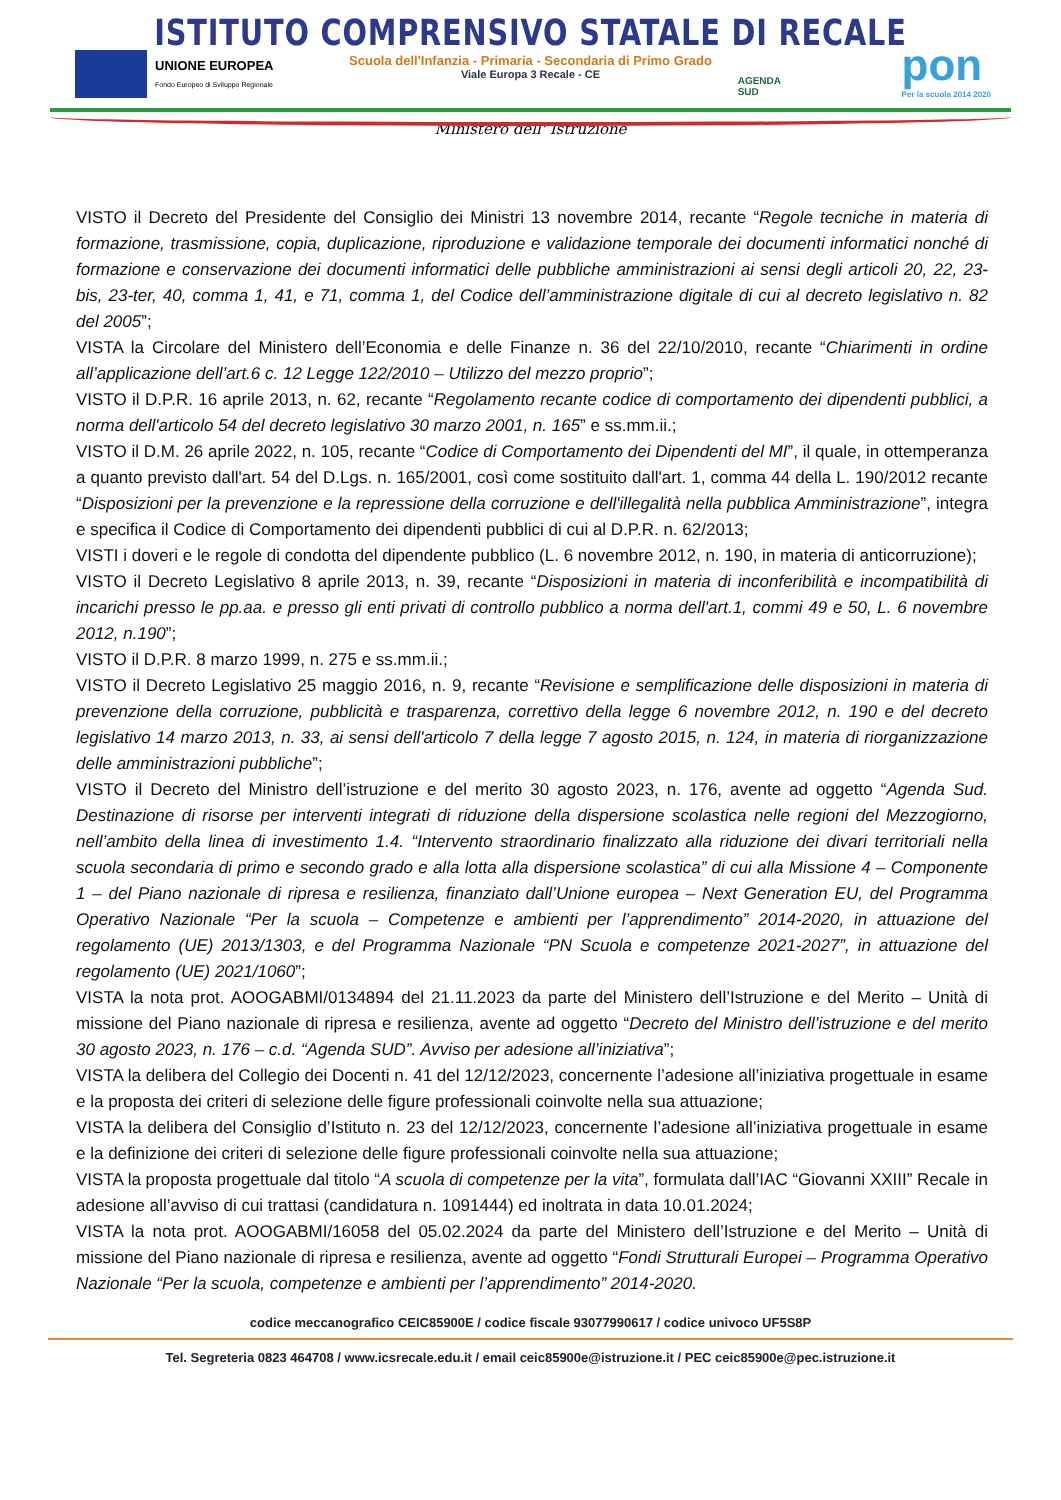ISTITUTO COMPRENSIVO STATALE DI RECALE
Scuola dell'Infanzia - Primaria - Secondaria di Primo Grado
Viale Europa 3 Recale - CE
UNIONE EUROPEA
Fondo Europeo di Sviluppo Regionale
AGENDA
SUD
pon
Per la scuola 2014 2020
Ministero dell' Istruzione
VISTO il Decreto del Presidente del Consiglio dei Ministri 13 novembre 2014, recante “Regole tecniche in materia di formazione, trasmissione, copia, duplicazione, riproduzione e validazione temporale dei documenti informatici nonché di formazione e conservazione dei documenti informatici delle pubbliche amministrazioni ai sensi degli articoli 20, 22, 23-bis, 23-ter, 40, comma 1, 41, e 71, comma 1, del Codice dell’amministrazione digitale di cui al decreto legislativo n. 82 del 2005”;
VISTA la Circolare del Ministero dell’Economia e delle Finanze n. 36 del 22/10/2010, recante “Chiarimenti in ordine all’applicazione dell’art.6 c. 12 Legge 122/2010 – Utilizzo del mezzo proprio”;
VISTO il D.P.R. 16 aprile 2013, n. 62, recante “Regolamento recante codice di comportamento dei dipendenti pubblici, a norma dell'articolo 54 del decreto legislativo 30 marzo 2001, n. 165” e ss.mm.ii.;
VISTO il D.M. 26 aprile 2022, n. 105, recante “Codice di Comportamento dei Dipendenti del MI”, il quale, in ottemperanza a quanto previsto dall'art. 54 del D.Lgs. n. 165/2001, così come sostituito dall'art. 1, comma 44 della L. 190/2012 recante “Disposizioni per la prevenzione e la repressione della corruzione e dell'illegalità nella pubblica Amministrazione”, integra e specifica il Codice di Comportamento dei dipendenti pubblici di cui al D.P.R. n. 62/2013;
VISTI i doveri e le regole di condotta del dipendente pubblico (L. 6 novembre 2012, n. 190, in materia di anticorruzione);
VISTO il Decreto Legislativo 8 aprile 2013, n. 39, recante “Disposizioni in materia di inconferibilità e incompatibilità di incarichi presso le pp.aa. e presso gli enti privati di controllo pubblico a norma dell'art.1, commi 49 e 50, L. 6 novembre 2012, n.190”;
VISTO il D.P.R. 8 marzo 1999, n. 275 e ss.mm.ii.;
VISTO il Decreto Legislativo 25 maggio 2016, n. 9, recante “Revisione e semplificazione delle disposizioni in materia di prevenzione della corruzione, pubblicità e trasparenza, correttivo della legge 6 novembre 2012, n. 190 e del decreto legislativo 14 marzo 2013, n. 33, ai sensi dell'articolo 7 della legge 7 agosto 2015, n. 124, in materia di riorganizzazione delle amministrazioni pubbliche”;
VISTO il Decreto del Ministro dell’istruzione e del merito 30 agosto 2023, n. 176, avente ad oggetto “Agenda Sud. Destinazione di risorse per interventi integrati di riduzione della dispersione scolastica nelle regioni del Mezzogiorno, nell’ambito della linea di investimento 1.4. “Intervento straordinario finalizzato alla riduzione dei divari territoriali nella scuola secondaria di primo e secondo grado e alla lotta alla dispersione scolastica” di cui alla Missione 4 – Componente 1 – del Piano nazionale di ripresa e resilienza, finanziato dall’Unione europea – Next Generation EU, del Programma Operativo Nazionale “Per la scuola – Competenze e ambienti per l’apprendimento” 2014-2020, in attuazione del regolamento (UE) 2013/1303, e del Programma Nazionale “PN Scuola e competenze 2021-2027”, in attuazione del regolamento (UE) 2021/1060”;
VISTA la nota prot. AOOGABMI/0134894 del 21.11.2023 da parte del Ministero dell’Istruzione e del Merito – Unità di missione del Piano nazionale di ripresa e resilienza, avente ad oggetto “Decreto del Ministro dell’istruzione e del merito 30 agosto 2023, n. 176 – c.d. “Agenda SUD”. Avviso per adesione all’iniziativa”;
VISTA la delibera del Collegio dei Docenti n. 41 del 12/12/2023, concernente l’adesione all’iniziativa progettuale in esame e la proposta dei criteri di selezione delle figure professionali coinvolte nella sua attuazione;
VISTA la delibera del Consiglio d’Istituto n. 23 del 12/12/2023, concernente l’adesione all’iniziativa progettuale in esame e la definizione dei criteri di selezione delle figure professionali coinvolte nella sua attuazione;
VISTA la proposta progettuale dal titolo “A scuola di competenze per la vita”, formulata dall’IAC “Giovanni XXIII” Recale in adesione all’avviso di cui trattasi (candidatura n. 1091444) ed inoltrata in data 10.01.2024;
VISTA la nota prot. AOOGABMI/16058 del 05.02.2024 da parte del Ministero dell’Istruzione e del Merito – Unità di missione del Piano nazionale di ripresa e resilienza, avente ad oggetto “Fondi Strutturali Europei – Programma Operativo Nazionale “Per la scuola, competenze e ambienti per l’apprendimento” 2014-2020.
codice meccanografico CEIC85900E / codice fiscale 93077990617 / codice univoco UF5S8P
Tel. Segreteria 0823 464708 / www.icsrecale.edu.it / email ceic85900e@istruzione.it / PEC ceic85900e@pec.istruzione.it